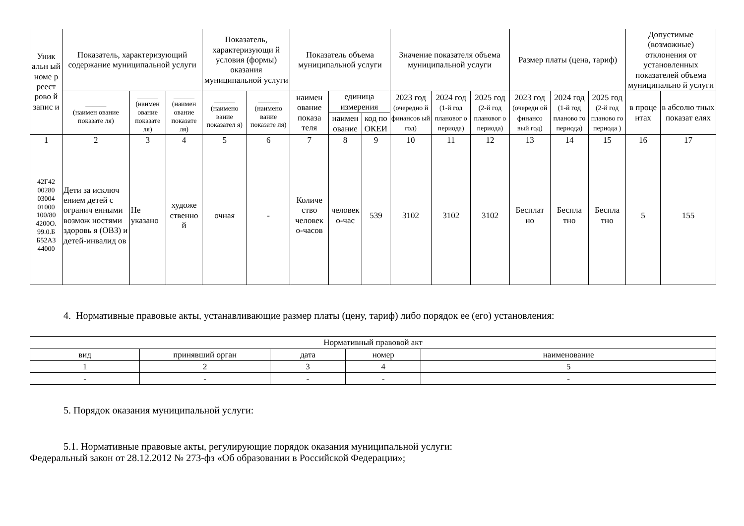| Уник альн ый номе р реест рово й запис и | Показатель, характеризующий содержание муниципальной услуги | | | Показатель, характеризующи й условия (формы) оказания муниципальной услуги | | Показатель объема муниципальной услуги | | | Значение показателя объема муниципальной услуги | | | Размер платы (цена, тариф) | | | Допустимые (возможные) отклонения от установленных показателей объема муниципально й услуги | |
| --- | --- | --- | --- | --- | --- | --- | --- | --- | --- | --- | --- | --- | --- | --- | --- | --- |
| | ______ (наимен ование показате ля) | ______ (наимен ование показате ля) | ______ (наимен ование показате ля) | ______ (наимено вание показател я) | ______ (наимено вание показате ля) | наимен ование показа теля | единица измерения | | 2023 год (очередно й финансов ый год) | 2024 год (1-й год плановог о периода) | 2025 год (2-й год плановог о периода) | 2023 год (очередн ой финансо вый год) | 2024 год (1-й год планово го периода) | 2025 год (2-й год планово го периода ) | в проце нтах | в абсолю тных показат елях |
| | | | | | | | наимен ование | код по ОКЕИ | | | | | | | | |
| 1 | 2 | 3 | 4 | 5 | 6 | 7 | 8 | 9 | 10 | 11 | 12 | 13 | 14 | 15 | 16 | 17 |
| 42Г42 00280 03004 01000 100/80 4200О. 99.0.Б Б52АЗ 44000 | Дети за исключ ением детей с огранич енными возмож ностями здоровь я (ОВЗ) и детей-инвалид ов | Не указано | художе ственно й | очная | - | Количе ство человек о-часов | человек о-час | 539 | 3102 | 3102 | 3102 | Бесплат но | Беспла тно | Беспла тно | 5 | 155 |
4. Нормативные правовые акты, устанавливающие размер платы (цену, тариф) либо порядок ее (его) установления:
| Нормативный правовой акт | | | | |
| --- | --- | --- | --- | --- |
| вид | принявший орган | дата | номер | наименование |
| 1 | 2 | 3 | 4 | 5 |
| - | - | - | - | - |
5. Порядок оказания муниципальной услуги:
5.1. Нормативные правовые акты, регулирующие порядок оказания муниципальной услуги:
Федеральный закон от 28.12.2012 № 273-фз «Об образовании в Российской Федерации»;